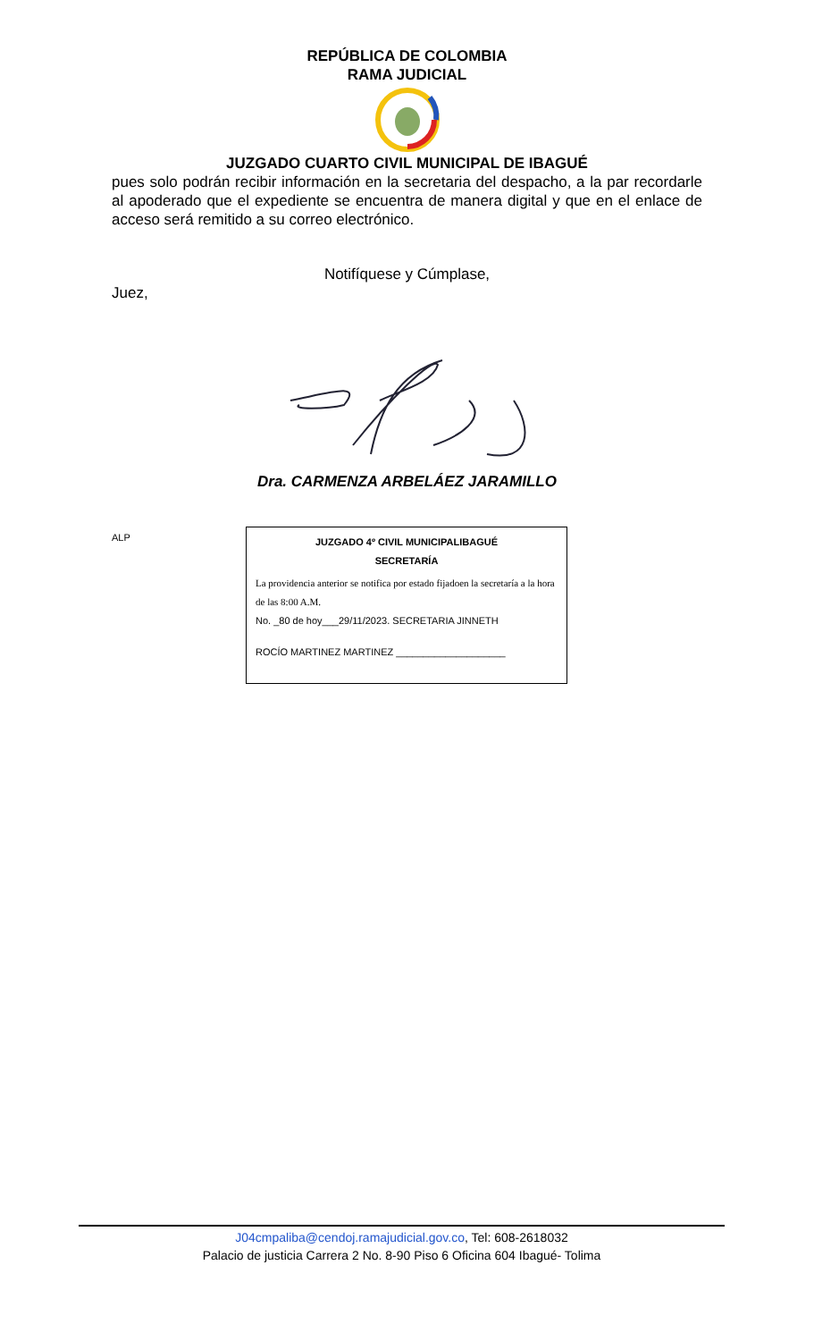REPÚBLICA DE COLOMBIA
RAMA JUDICIAL
JUZGADO CUARTO CIVIL MUNICIPAL DE IBAGUÉ
pues solo podrán recibir información en la secretaria del despacho, a la par recordarle al apoderado que el expediente se encuentra de manera digital y que en el enlace de acceso será remitido a su correo electrónico.
Notifíquese y Cúmplase,
Juez,
Dra. CARMENZA ARBELÁEZ JARAMILLO
ALP
JUZGADO 4º CIVIL MUNICIPALIBAGUÉ
SECRETARÍA
La providencia anterior se notifica por estado fijadoen la secretaría a la hora de las 8:00 A.M.
No. _80 de hoy___29/11/2023. SECRETARIA JINNETH
ROCÍO MARTINEZ MARTINEZ ____________________
J04cmpaliba@cendoj.ramajudicial.gov.co, Tel: 608-2618032
Palacio de justicia Carrera 2 No. 8-90 Piso 6 Oficina 604 Ibagué- Tolima